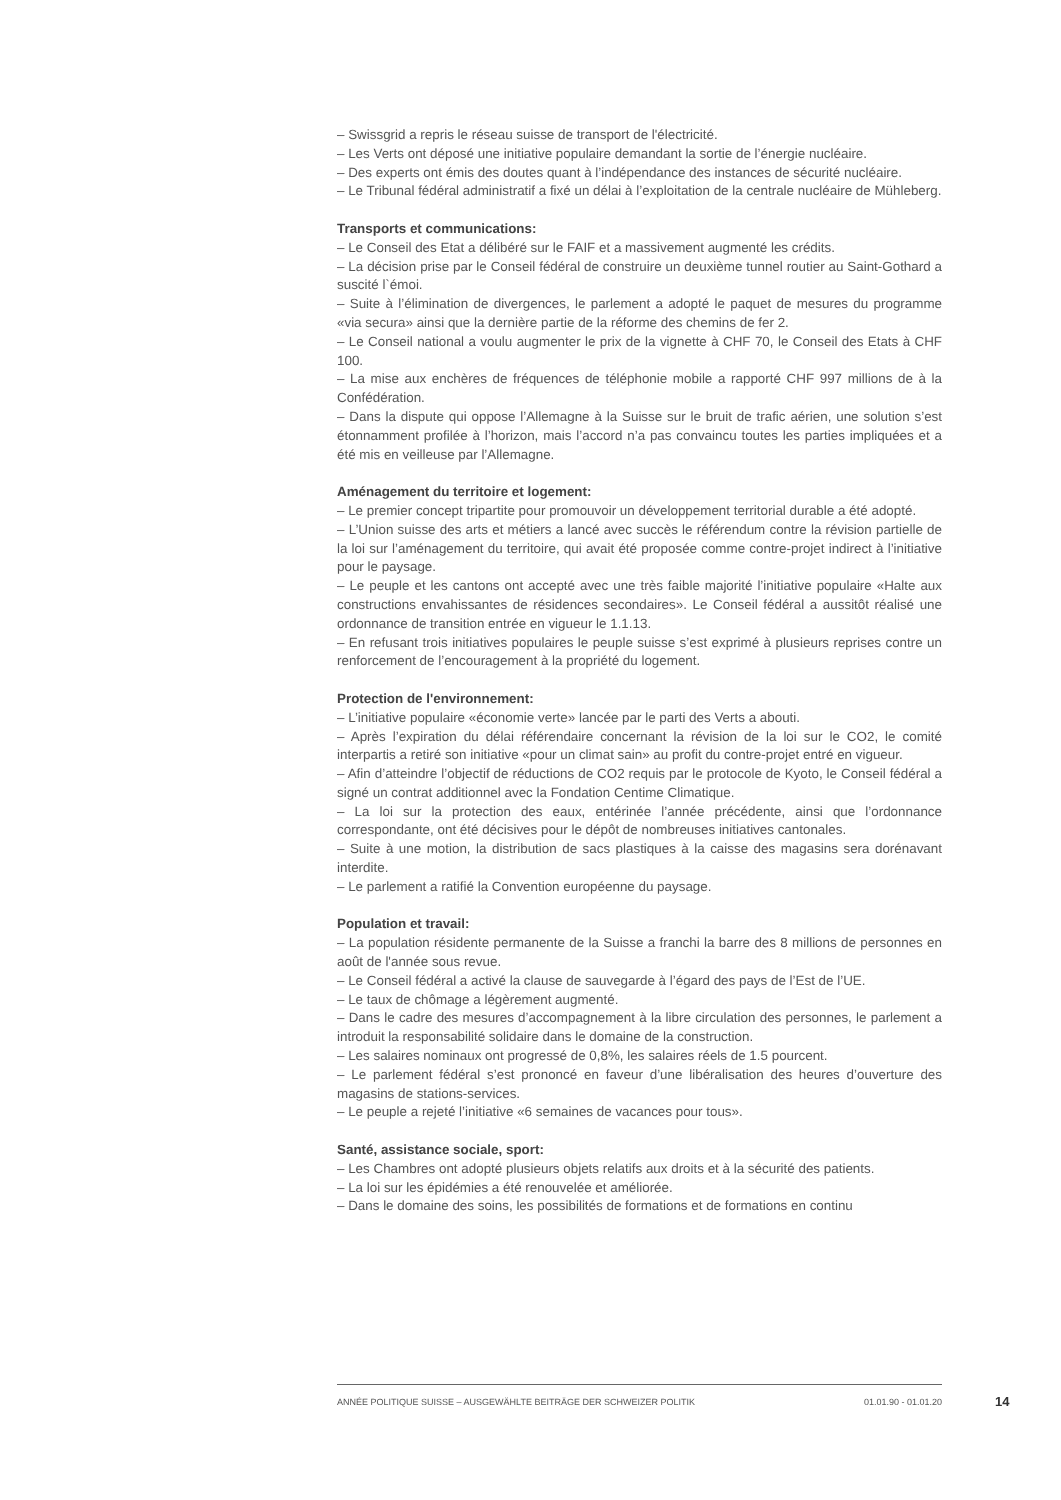– Swissgrid a repris le réseau suisse de transport de l'électricité.
– Les Verts ont déposé une initiative populaire demandant la sortie de l’énergie nucléaire.
– Des experts ont émis des doutes quant à l’indépendance des instances de sécurité nucléaire.
– Le Tribunal fédéral administratif a fixé un délai à l’exploitation de la centrale nucléaire de Mühleberg.
Transports et communications:
– Le Conseil des Etat a délibéré sur le FAIF et a massivement augmenté les crédits.
– La décision prise par le Conseil fédéral de construire un deuxième tunnel routier au Saint-Gothard a suscité l`émoi.
– Suite à l’élimination de divergences, le parlement a adopté le paquet de mesures du programme «via secura» ainsi que la dernière partie de la réforme des chemins de fer 2.
– Le Conseil national a voulu augmenter le prix de la vignette à CHF 70, le Conseil des Etats à CHF 100.
– La mise aux enchères de fréquences de téléphonie mobile a rapporté CHF 997 millions de à la Confédération.
– Dans la dispute qui oppose l’Allemagne à la Suisse sur le bruit de trafic aérien, une solution s’est étonnamment profilée à l’horizon, mais l’accord n’a pas convaincu toutes les parties impliquées et a été mis en veilleuse par l’Allemagne.
Aménagement du territoire et logement:
– Le premier concept tripartite pour promouvoir un développement territorial durable a été adopté.
– L’Union suisse des arts et métiers a lancé avec succès le référendum contre la révision partielle de la loi sur l’aménagement du territoire, qui avait été proposée comme contre-projet indirect à l’initiative pour le paysage.
– Le peuple et les cantons ont accepté avec une très faible majorité l’initiative populaire «Halte aux constructions envahissantes de résidences secondaires». Le Conseil fédéral a aussitôt réalisé une ordonnance de transition entrée en vigueur le 1.1.13.
– En refusant trois initiatives populaires le peuple suisse s’est exprimé à plusieurs reprises contre un renforcement de l’encouragement à la propriété du logement.
Protection de l'environnement:
– L’initiative populaire «économie verte» lancée par le parti des Verts a abouti.
– Après l’expiration du délai référendaire concernant la révision de la loi sur le CO2, le comité interpartis a retiré son initiative «pour un climat sain» au profit du contre-projet entré en vigueur.
– Afin d’atteindre l’objectif de réductions de CO2 requis par le protocole de Kyoto, le Conseil fédéral a signé un contrat additionnel avec la Fondation Centime Climatique.
– La loi sur la protection des eaux, entérinée l’année précédente, ainsi que l’ordonnance correspondante, ont été décisives pour le dépôt de nombreuses initiatives cantonales.
– Suite à une motion, la distribution de sacs plastiques à la caisse des magasins sera dorénavant interdite.
– Le parlement a ratifié la Convention européenne du paysage.
Population et travail:
– La population résidente permanente de la Suisse a franchi la barre des 8 millions de personnes en août de l'année sous revue.
– Le Conseil fédéral a activé la clause de sauvegarde à l’égard des pays de l’Est de l’UE.
– Le taux de chômage a légèrement augmenté.
– Dans le cadre des mesures d’accompagnement à la libre circulation des personnes, le parlement a introduit la responsabilité solidaire dans le domaine de la construction.
– Les salaires nominaux ont progressé de 0,8%, les salaires réels de 1.5 pourcent.
– Le parlement fédéral s’est prononcé en faveur d’une libéralisation des heures d’ouverture des magasins de stations-services.
– Le peuple a rejeté l’initiative «6 semaines de vacances pour tous».
Santé, assistance sociale, sport:
– Les Chambres ont adopté plusieurs objets relatifs aux droits et à la sécurité des patients.
– La loi sur les épidémies a été renouvelée et améliorée.
– Dans le domaine des soins, les possibilités de formations et de formations en continu
ANNÉE POLITIQUE SUISSE – AUSGEWÄHLTE BEITRÄGE DER SCHWEIZER POLITIK 01.01.90 - 01.01.20
14